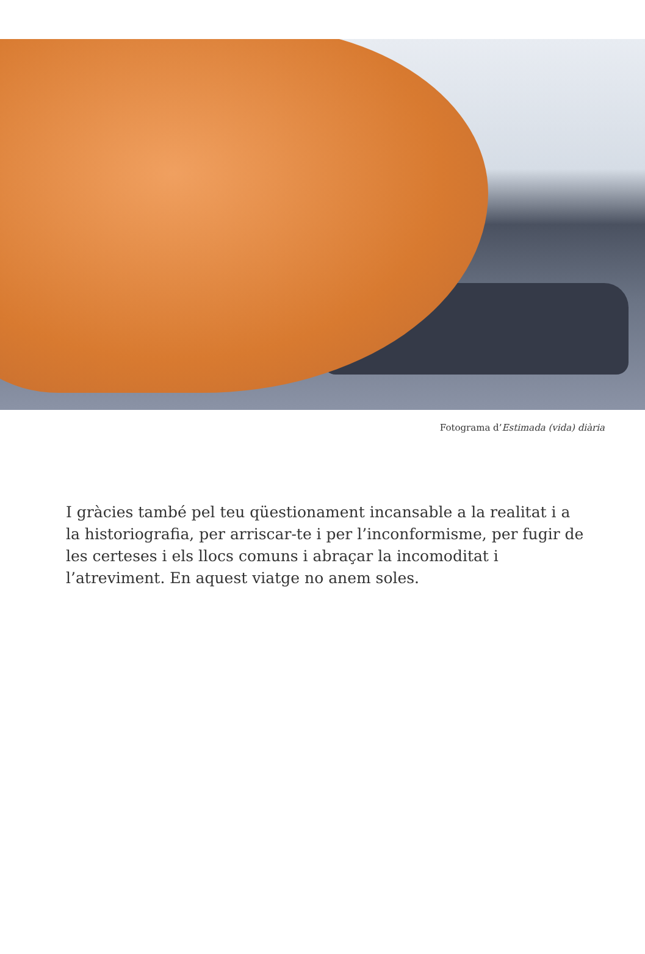Fotograma d’Estimada (vida) diària
I gràcies també pel teu qüestionament incansable a la realitat i a la historiografia, per arriscar-te i per l’inconformisme, per fugir de les certeses i els llocs comuns i abraçar la incomoditat i l’atreviment. En aquest viatge no anem soles.